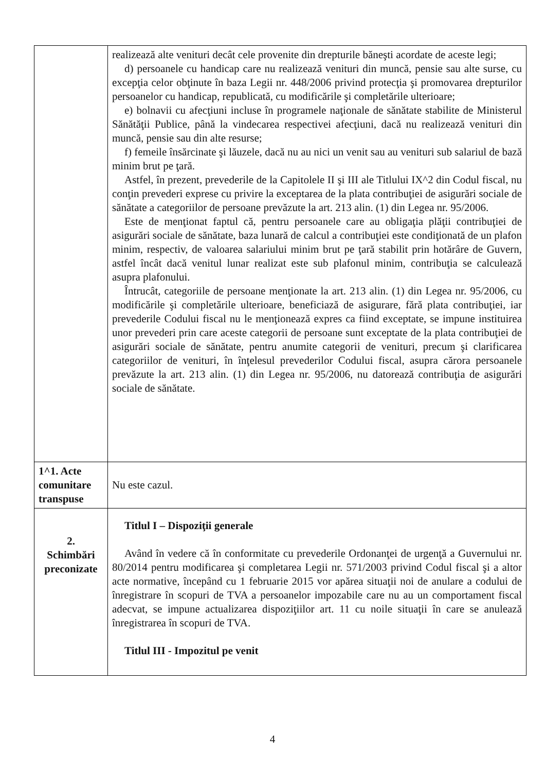| | realizează alte venituri decât cele provenite din drepturile băneşti acordate de aceste legi; d) persoanele cu handicap care nu realizează venituri din muncă, pensie sau alte surse, cu excepţia celor obţinute în baza Legii nr. 448/2006 privind protecţia şi promovarea drepturilor persoanelor cu handicap, republicată, cu modificările şi completările ulterioare; e) bolnavii cu afecţiuni incluse în programele naţionale de sănătate stabilite de Ministerul Sănătăţii Publice, până la vindecarea respectivei afecţiuni, dacă nu realizează venituri din muncă, pensie sau din alte resurse; f) femeile însărcinate şi lăuzele, dacă nu au nici un venit sau au venituri sub salariul de bază minim brut pe ţară. Astfel, în prezent, prevederile de la Capitolele II şi III ale Titlului IX^2 din Codul fiscal, nu conţin prevederi exprese cu privire la exceptarea de la plata contribuţiei de asigurări sociale de sănătate a categoriilor de persoane prevăzute la art. 213 alin. (1) din Legea nr. 95/2006. Este de menţionat faptul că, pentru persoanele care au obligaţia plăţii contribuţiei de asigurări sociale de sănătate, baza lunară de calcul a contribuţiei este condiţionată de un plafon minim, respectiv, de valoarea salariului minim brut pe ţară stabilit prin hotărâre de Guvern, astfel încât dacă venitul lunar realizat este sub plafonul minim, contribuţia se calculează asupra plafonului. Întrucât, categoriile de persoane menţionate la art. 213 alin. (1) din Legea nr. 95/2006, cu modificările şi completările ulterioare, beneficiază de asigurare, fără plata contribuţiei, iar prevederile Codului fiscal nu le menţionează expres ca fiind exceptate, se impune instituirea unor prevederi prin care aceste categorii de persoane sunt exceptate de la plata contribuţiei de asigurări sociale de sănătate, pentru anumite categorii de venituri, precum şi clarificarea categoriilor de venituri, în înţelesul prevederilor Codului fiscal, asupra cărora persoanele prevăzute la art. 213 alin. (1) din Legea nr. 95/2006, nu datorează contribuţia de asigurări sociale de sănătate. |
| 1^1. Acte comunitare transpuse | Nu este cazul. |
| 2. Schimbări preconizate | Titlul I – Dispoziţii generale Având în vedere că în conformitate cu prevederile Ordonanţei de urgenţă a Guvernului nr. 80/2014 pentru modificarea şi completarea Legii nr. 571/2003 privind Codul fiscal şi a altor acte normative, începând cu 1 februarie 2015 vor apărea situaţii noi de anulare a codului de înregistrare în scopuri de TVA a persoanelor impozabile care nu au un comportament fiscal adecvat, se impune actualizarea dispoziţiilor art. 11 cu noile situaţii în care se anulează înregistrarea în scopuri de TVA. Titlul III - Impozitul pe venit |
4